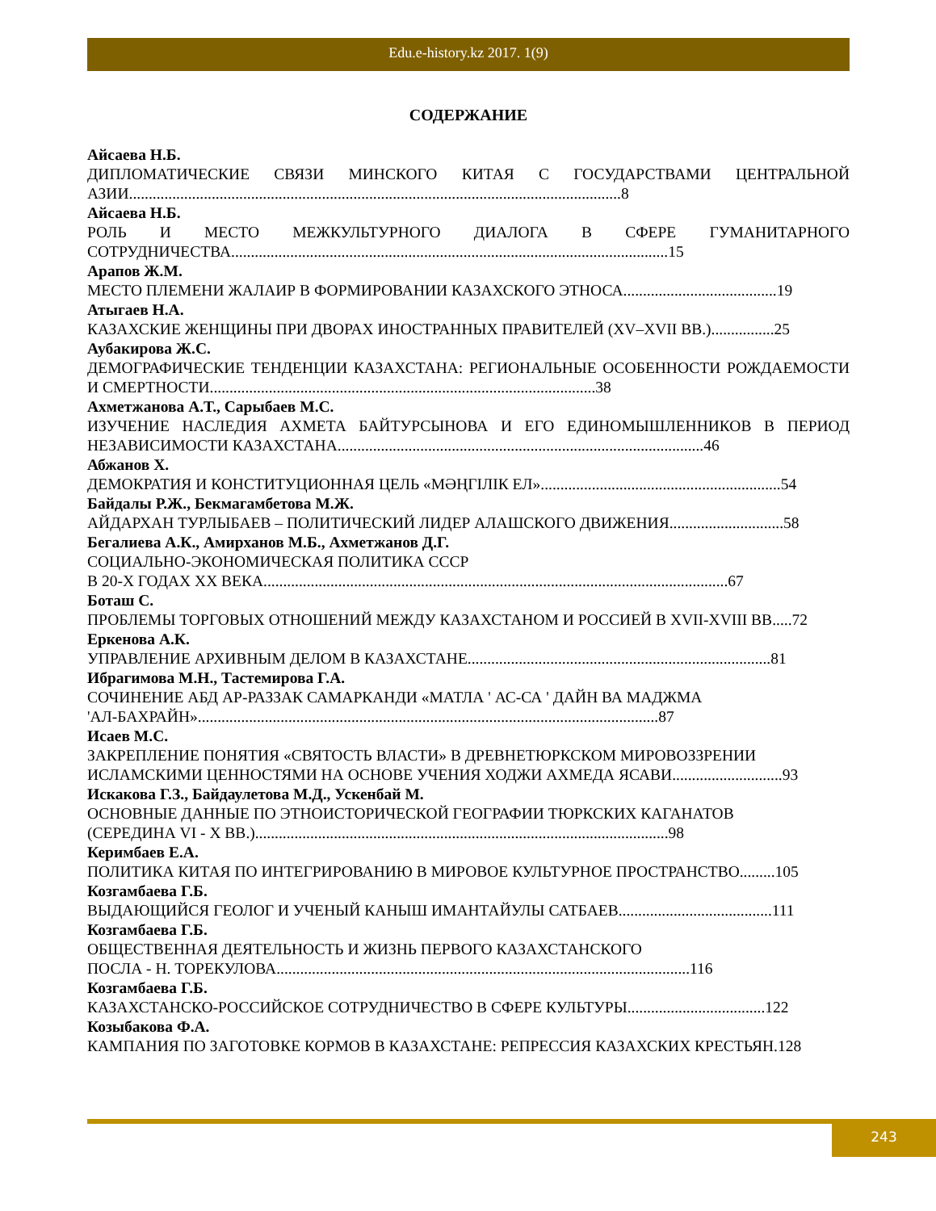Edu.e-history.kz 2017. 1(9)
СОДЕРЖАНИЕ
Айсаева Н.Б.
ДИПЛОМАТИЧЕСКИЕ СВЯЗИ МИНСКОГО КИТАЯ С ГОСУДАРСТВАМИ ЦЕНТРАЛЬНОЙ АЗИИ.............................................................................................................................8
Айсаева Н.Б.
РОЛЬ И МЕСТО МЕЖКУЛЬТУРНОГО ДИАЛОГА В СФЕРЕ ГУМАНИТАРНОГО СОТРУДНИЧЕСТВА...............................................................................................................15
Арапов Ж.М.
МЕСТО ПЛЕМЕНИ ЖАЛАИР В ФОРМИРОВАНИИ КАЗАХСКОГО ЭТНОСА.......................................19
Атыгаев Н.А.
КАЗАХСКИЕ ЖЕНЩИНЫ ПРИ ДВОРАХ ИНОСТРАННЫХ ПРАВИТЕЛЕЙ (XV–XVII ВВ.)................25
Аубакирова Ж.С.
ДЕМОГРАФИЧЕСКИЕ ТЕНДЕНЦИИ КАЗАХСТАНА: РЕГИОНАЛЬНЫЕ ОСОБЕННОСТИ РОЖДАЕМОСТИ И СМЕРТНОСТИ..................................................................................................38
Ахметжанова А.Т., Сарыбаев М.С.
ИЗУЧЕНИЕ НАСЛЕДИЯ АХМЕТА БАЙТУРСЫНОВА И ЕГО ЕДИНОМЫШЛЕННИКОВ В ПЕРИОД НЕЗАВИСИМОСТИ КАЗАХСТАНА.............................................................................................46
Абжанов Х.
ДЕМОКРАТИЯ И КОНСТИТУЦИОННАЯ ЦЕЛЬ «МӘҢГІЛІК ЕЛ».............................................................54
Байдалы Р.Ж., Бекмагамбетова М.Ж.
АЙДАРХАН ТУРЛЫБАЕВ – ПОЛИТИЧЕСКИЙ ЛИДЕР АЛАШСКОГО ДВИЖЕНИЯ.............................58
Бегалиева А.К., Амирханов М.Б., Ахметжанов Д.Г.
СОЦИАЛЬНО-ЭКОНОМИЧЕСКАЯ ПОЛИТИКА СССР
В 20-Х ГОДАХ XX ВЕКА......................................................................................................................67
Боташ С.
ПРОБЛЕМЫ ТОРГОВЫХ ОТНОШЕНИЙ МЕЖДУ КАЗАХСТАНОМ И РОССИЕЙ В XVII-XVIII ВВ.....72
Еркенова А.К.
УПРАВЛЕНИЕ АРХИВНЫМ ДЕЛОМ В КАЗАХСТАНЕ.............................................................................81
Ибрагимова М.Н., Тастемирова Г.А.
СОЧИНЕНИЕ АБД АР-РАЗЗАК САМАРКАНДИ «МАТЛА ' АС-СА ' ДАЙН ВА МАДЖМА
'АЛ-БАХРАЙН».....................................................................................................................87
Исаев М.С.
ЗАКРЕПЛЕНИЕ ПОНЯТИЯ «СВЯТОСТЬ ВЛАСТИ» В ДРЕВНЕТЮРКСКОМ МИРОВОЗЗРЕНИИ
ИСЛАМСКИМИ ЦЕННОСТЯМИ НА ОСНОВЕ УЧЕНИЯ ХОДЖИ АХМЕДА ЯСАВИ............................93
Искакова Г.З., Байдаулетова М.Д., Ускенбай М.
ОСНОВНЫЕ ДАННЫЕ ПО ЭТНОИСТОРИЧЕСКОЙ ГЕОГРАФИИ ТЮРКСКИХ КАГАНАТОВ
(СЕРЕДИНА VI - X ВВ.).........................................................................................................98
Керимбаев Е.А.
ПОЛИТИКА КИТАЯ ПО ИНТЕГРИРОВАНИЮ В МИРОВОЕ КУЛЬТУРНОЕ ПРОСТРАНСТВО.........105
Козгамбаева Г.Б.
ВЫДАЮЩИЙСЯ ГЕОЛОГ И УЧЕНЫЙ КАНЫШ ИМАНТАЙУЛЫ САТБАЕВ.......................................111
Козгамбаева Г.Б.
ОБЩЕСТВЕННАЯ ДЕЯТЕЛЬНОСТЬ И ЖИЗНЬ ПЕРВОГО КАЗАХСТАНСКОГО
ПОСЛА - Н. ТОРЕКУЛОВА.........................................................................................................116
Козгамбаева Г.Б.
КАЗАХСТАНСКО-РОССИЙСКОЕ СОТРУДНИЧЕСТВО В СФЕРЕ КУЛЬТУРЫ...................................122
Козыбакова Ф.А.
КАМПАНИЯ ПО ЗАГОТОВКЕ КОРМОВ В КАЗАХСТАНЕ: РЕПРЕССИЯ КАЗАХСКИХ КРЕСТЬЯН.128
243